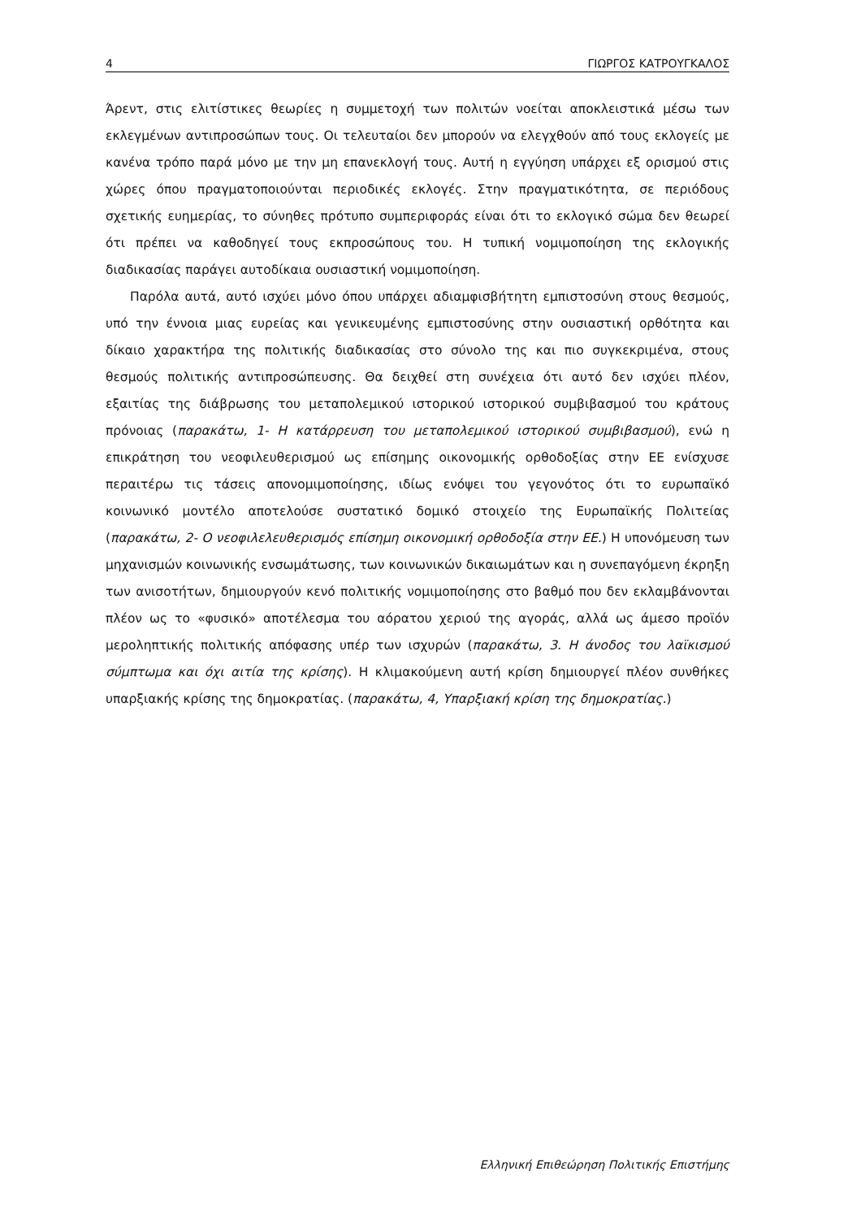4 ΓΙΩΡΓΟΣ ΚΑΤΡΟΥΓΚΑΛΟΣ
Άρεντ, στις ελιτίστικες θεωρίες η συμμετοχή των πολιτών νοείται αποκλειστικά μέσω των εκλεγμένων αντιπροσώπων τους. Οι τελευταίοι δεν μπορούν να ελεγχθούν από τους εκλογείς με κανένα τρόπο παρά μόνο με την μη επανεκλογή τους. Αυτή η εγγύηση υπάρχει εξ ορισμού στις χώρες όπου πραγματοποιούνται περιοδικές εκλογές. Στην πραγματικότητα, σε περιόδους σχετικής ευημερίας, το σύνηθες πρότυπο συμπεριφοράς είναι ότι το εκλογικό σώμα δεν θεωρεί ότι πρέπει να καθοδηγεί τους εκπροσώπους του. Η τυπική νομιμοποίηση της εκλογικής διαδικασίας παράγει αυτοδίκαια ουσιαστική νομιμοποίηση.
Παρόλα αυτά, αυτό ισχύει μόνο όπου υπάρχει αδιαμφισβήτητη εμπιστοσύνη στους θεσμούς, υπό την έννοια μιας ευρείας και γενικευμένης εμπιστοσύνης στην ουσιαστική ορθότητα και δίκαιο χαρακτήρα της πολιτικής διαδικασίας στο σύνολο της και πιο συγκεκριμένα, στους θεσμούς πολιτικής αντιπροσώπευσης. Θα δειχθεί στη συνέχεια ότι αυτό δεν ισχύει πλέον, εξαιτίας της διάβρωσης του μεταπολεμικού ιστορικού ιστορικού συμβιβασμού του κράτους πρόνοιας (παρακάτω, 1- Η κατάρρευση του μεταπολεμικού ιστορικού συμβιβασμού), ενώ η επικράτηση του νεοφιλευθερισμού ως επίσημης οικονομικής ορθοδοξίας στην ΕΕ ενίσχυσε περαιτέρω τις τάσεις απονομιμοποίησης, ιδίως ενόψει του γεγονότος ότι το ευρωπαϊκό κοινωνικό μοντέλο αποτελούσε συστατικό δομικό στοιχείο της Ευρωπαϊκής Πολιτείας (παρακάτω, 2- Ο νεοφιλελευθερισμός επίσημη οικονομική ορθοδοξία στην ΕΕ.) Η υπονόμευση των μηχανισμών κοινωνικής ενσωμάτωσης, των κοινωνικών δικαιωμάτων και η συνεπαγόμενη έκρηξη των ανισοτήτων, δημιουργούν κενό πολιτικής νομιμοποίησης στο βαθμό που δεν εκλαμβάνονται πλέον ως το «φυσικό» αποτέλεσμα του αόρατου χεριού της αγοράς, αλλά ως άμεσο προϊόν μεροληπτικής πολιτικής απόφασης υπέρ των ισχυρών (παρακάτω, 3. Η άνοδος του λαϊκισμού σύμπτωμα και όχι αιτία της κρίσης). Η κλιμακούμενη αυτή κρίση δημιουργεί πλέον συνθήκες υπαρξιακής κρίσης της δημοκρατίας. (παρακάτω, 4, Υπαρξιακή κρίση της δημοκρατίας.)
Ελληνική Επιθεώρηση Πολιτικής Επιστήμης